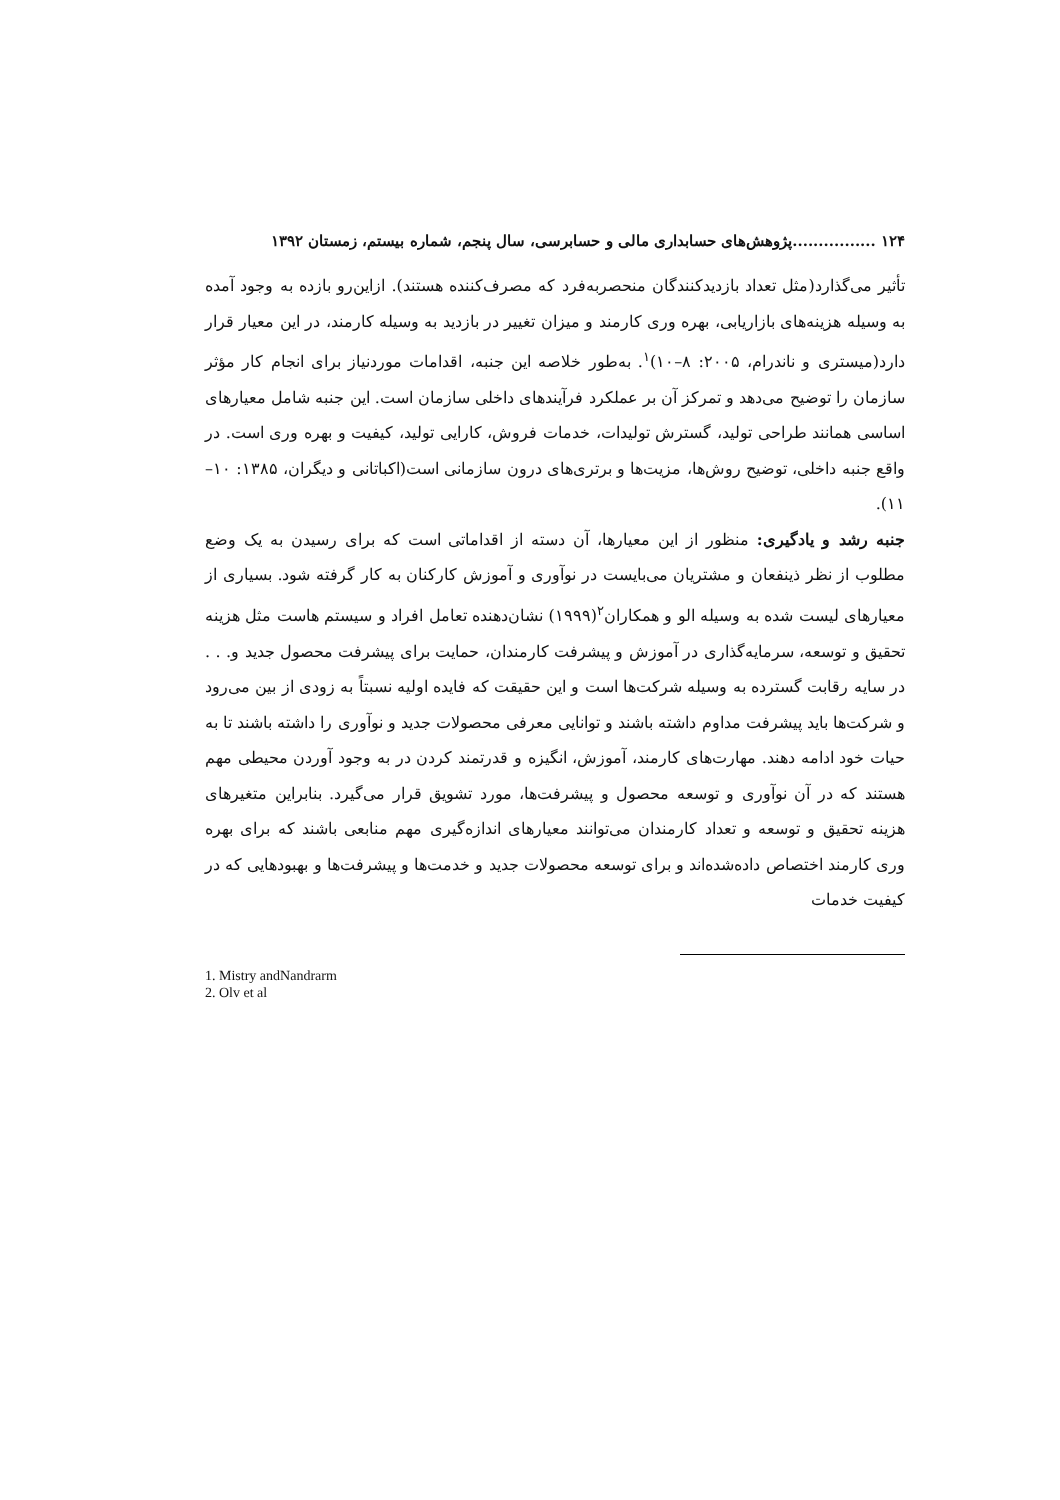۱۲۴ ................پژوهش‌های حسابداری مالی و حسابرسی، سال پنجم، شماره بیستم، زمستان ۱۳۹۲
تأثیر می‌گذارد(مثل تعداد بازدیدکنندگان منحصربه‌فرد که مصرف‌کننده هستند). ازاین‌رو بازده به وجود آمده به وسیله هزینه‌های بازاریابی، بهره وری کارمند و میزان تغییر در بازدید به وسیله کارمند، در این معیار قرار دارد(میستری و ناندرام، ۲۰۰۵: ۸–۱۰)<sup>۱</sup>. به‌طور خلاصه این جنبه، اقدامات موردنیاز برای انجام کار مؤثر سازمان را توضیح می‌دهد و تمرکز آن بر عملکرد فرآیندهای داخلی سازمان است. این جنبه شامل معیارهای اساسی همانند طراحی تولید، گسترش تولیدات، خدمات فروش، کارایی تولید، کیفیت و بهره وری است. در واقع جنبه داخلی، توضیح روش‌ها، مزیت‌ها و برتری‌های درون سازمانی است(اکباتانی و دیگران، ۱۳۸۵: ۱۰–۱۱).
جنبه رشد و یادگیری: منظور از این معیارها، آن دسته از اقداماتی است که برای رسیدن به یک وضع مطلوب از نظر ذینفعان و مشتریان می‌بایست در نوآوری و آموزش کارکنان به کار گرفته شود. بسیاری از معیارهای لیست شده به وسیله الو و همکاران<sup>۲</sup>(۱۹۹۹) نشان‌دهنده تعامل افراد و سیستم هاست مثل هزینه تحقیق و توسعه، سرمایه‌گذاری در آموزش و پیشرفت کارمندان، حمایت برای پیشرفت محصول جدید و. . . در سایه رقابت گسترده به وسیله شرکت‌ها است و این حقیقت که فایده اولیه نسبتاً به زودی از بین می‌رود و شرکت‌ها باید پیشرفت مداوم داشته باشند و توانایی معرفی محصولات جدید و نوآوری را داشته باشند تا به حیات خود ادامه دهند. مهارت‌های کارمند، آموزش، انگیزه و قدرتمند کردن در به وجود آوردن محیطی مهم هستند که در آن نوآوری و توسعه محصول و پیشرفت‌ها، مورد تشویق قرار می‌گیرد. بنابراین متغیرهای هزینه تحقیق و توسعه و تعداد کارمندان می‌توانند معیارهای اندازه‌گیری مهم منابعی باشند که برای بهره وری کارمند اختصاص داده‌شده‌اند و برای توسعه محصولات جدید و خدمت‌ها و پیشرفت‌ها و بهبودهایی که در کیفیت خدمات
1. Mistry andNandrarm
2. Olv et al